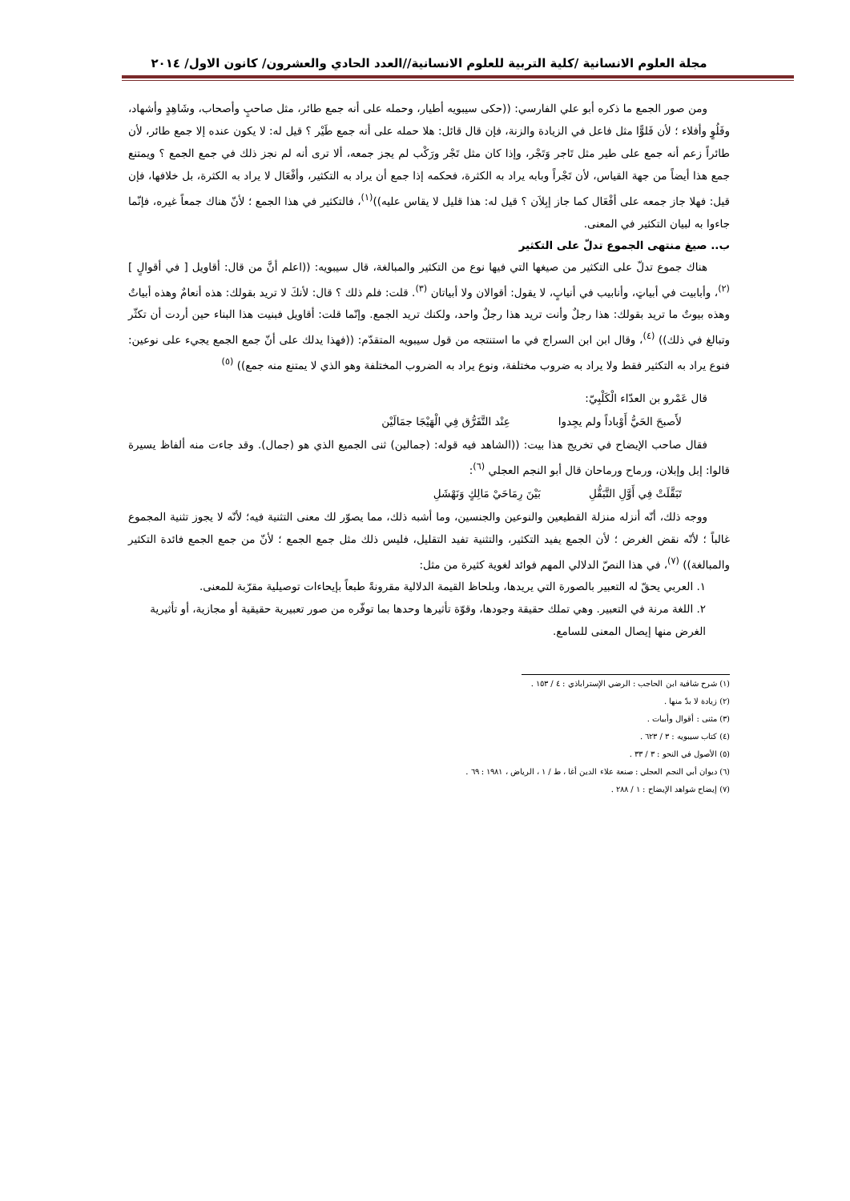مجلة العلوم الانسانية /كلية التربية للعلوم الانسانية//العدد الحادي والعشرون/ كانون الاول/ ٢٠١٤
ومن صور الجمع ما ذكره أبو علي الفارسي: ((حكى سيبويه أطيار، وحمله على أنه جمع طائر، مثل صاحبٍ وأصحاب، وشَاهِدٍ وأشهاد، وفَلُوٍ وأفلاء ؛ لأن فَلوًّا مثل فاعل في الزيادة والزنة، فإن قال قائل: هلا حمله على أنه جمع طَيْر ؟ قيل له: لا يكون عنده إلا جمع طائر، لأن طائراً زعم أنه جمع على طير مثل تَاجر وَتَجْر، وإذا كان مثل تَجْر ورَكْب لم يجز جمعه، ألا ترى أنه لم نجز ذلك في جمع الجمع ؟ ويمتنع جمع هذا أيضاً من جهة القياس، لأن تَجْراً وبابه يراد به الكثرة، فحكمه إذا جمع أن يراد به التكثير، وأفْعَال لا يراد به الكثرة، بل خلافها، فإن قيل: فهلا جاز جمعه على أفْعَال كما جاز إبِلاَن ؟ قيل له: هذا قليل لا يقاس عليه))<sup>(١)</sup>، فالتكثير في هذا الجمع ؛ لأنّ هناك جمعاً غيره، فإنّما جاءوا به لبيان التكثير في المعنى.
ب.. صيغ منتهى الجموع تدلّ على التكثير
هناك جموع تدلّ على التكثير من صيغها التي فيها نوع من التكثير والمبالغة، قال سيبويه: ((اعلم أنَّ من قال: أقاويل [ في أقوالٍ ] <sup>(٢)</sup>، وأبابيت في أبياتٍ، وأنابيب في أنيابٍ، لا يقول: أقوالان ولا أبياتان <sup>(٣)</sup>. قلت: فلم ذلك ؟ قال: لأنكَ لا تريد بقولك: هذه أنعامٌ وهذه أبياتٌ وهذه بيوتٌ ما تريد بقولك: هذا رجلٌ وأنت تريد هذا رجلٌ واحد، ولكنك تريد الجمع. وإنّما قلت: أقاويل فبنيت هذا البناء حين أردت أن تكثّر وتبالغ في ذلك)) <sup>(٤)</sup>، وقال ابن ابن السراج في ما استنتجه من قول سيبويه المتقدّم: ((فهذا يدلك على أنّ جمع الجمع يجيء على نوعين: فنوع يراد به التكثير فقط ولا يراد به ضروب مختلفة، ونوع يراد به الضروب المختلفة وهو الذي لا يمتنع منه جمع)) <sup>(٥)</sup>
قال عَمْرو بن العدّاء الْكَلْبِيّ:
لأَصبحَ الحَيُّ أَوْباداً ولم يجِدوا عِنْد التَّفَرُّق فِي الْهَيْجَا جمَالَيْن
فقال صاحب الإيضاح في تخريج هذا بيت: ((الشاهد فيه قوله: (جمالين) ثنى الجميع الذي هو (جمال). وقد جاءت منه ألفاظ يسيرة قالوا: إبل وإبلان، ورماح ورماحان قال أبو النجم العجلي <sup>(٦)</sup>:
تَبَقَّلَتْ فِي أَوَّلِ التَّبَقُّلِ بَيْنَ رِمَاحَيْ مَالِكٍ وَنَهْشَلِ
ووجه ذلك، أنّه أنزله منزلة القطيعين والنوعين والجنسين، وما أشبه ذلك، مما يصوّر لك معنى التثنية فيه؛ لأنّه لا يجوز تثنية المجموع غالباً ؛ لأنّه نقض الغرض ؛ لأن الجمع يفيد التكثير، والتثنية تفيد التقليل، فليس ذلك مثل جمع الجمع ؛ لأنّ من جمع الجمع فائدة التكثير والمبالغة)) <sup>(٧)</sup>، في هذا النصّ الدلالي المهم فوائد لغوية كثيرة من مثل:
١. العربي يحقّ له التعبير بالصورة التي يريدها، وبلحاظ القيمة الدلالية مقرونةً طبعاً بإيحاءات توصيلية مقرّبة للمعنى.
٢. اللغة مرنة في التعبير. وهي تملك حقيقة وجودها، وقوّة تأثيرها وحدها بما توفّره من صور تعبيرية حقيقية أو مجازية، أو تأثيرية الغرض منها إيصال المعنى للسامع.
(١) شرح شافية ابن الحاجب : الرضي الإستراباذي : ٤ / ١٥٣ .
(٢) زيادة لا بدّ منها .
(٣) مثنى : أقوال وأبيات .
(٤) كتاب سيبويه : ٣ / ٦٢٣ .
(٥) الأصول في النحو : ٣ / ٣٣ .
(٦) ديوان أبي النجم العجلي : صنعة علاء الدين أغا ، ط / ١ ، الرياض ، ١٩٨١ : ٦٩ .
(٧) إيضاح شواهد الإيضاح : ١ / ٢٨٨ .